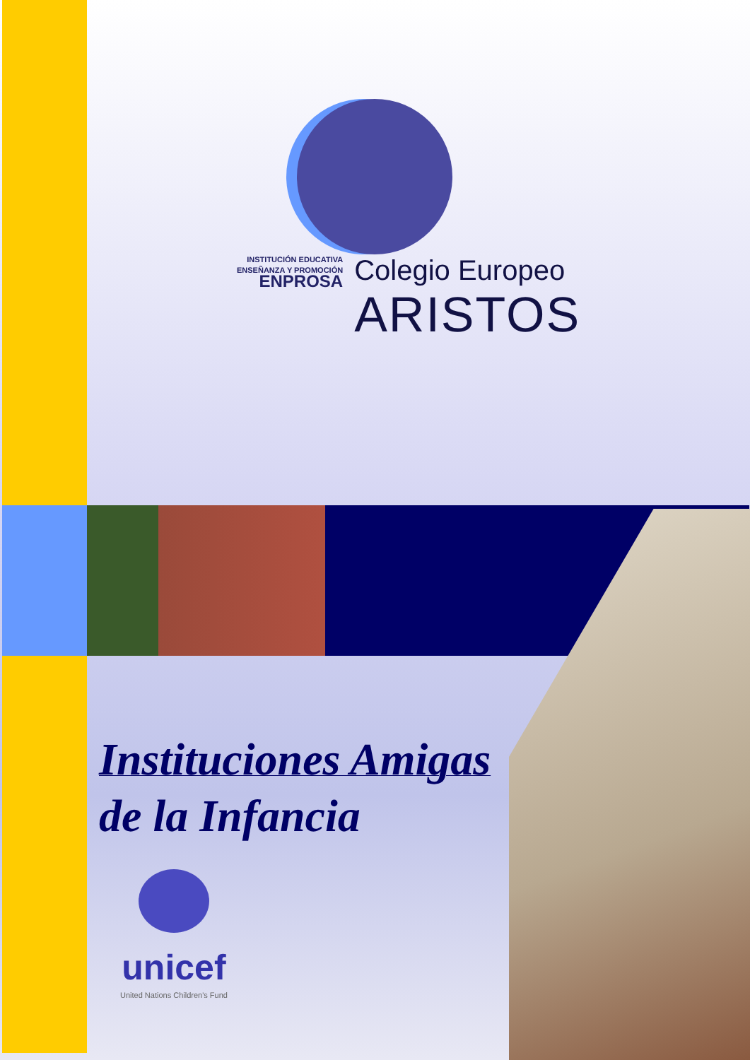INSTITUCIÓN EDUCATIVA
ENSEÑANZA Y PROMOCIÓN
ENPROSA
Colegio Europeo
ARISTOS
Instituciones Amigas
de la Infancia
unicef
United Nations Children's Fund